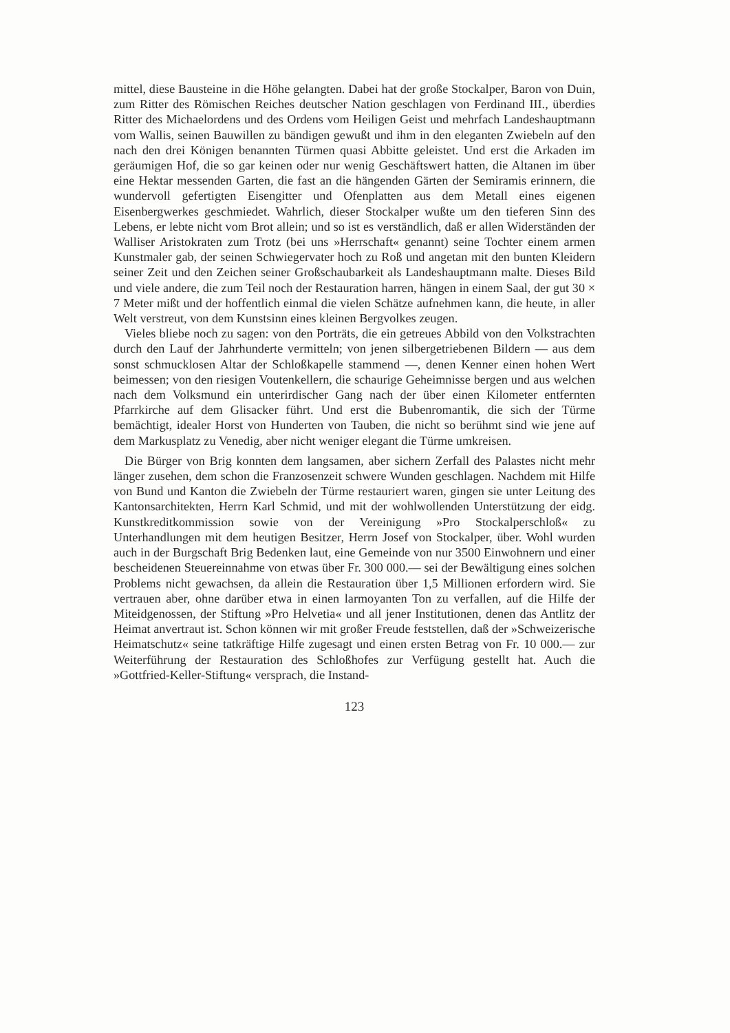mittel, diese Bausteine in die Höhe gelangten. Dabei hat der große Stockalper, Baron von Duin, zum Ritter des Römischen Reiches deutscher Nation geschlagen von Ferdinand III., überdies Ritter des Michaelordens und des Ordens vom Heiligen Geist und mehrfach Landeshauptmann vom Wallis, seinen Bauwillen zu bändigen gewußt und ihm in den eleganten Zwiebeln auf den nach den drei Königen benannten Türmen quasi Abbitte geleistet. Und erst die Arkaden im geräumigen Hof, die so gar keinen oder nur wenig Geschäftswert hatten, die Altanen im über eine Hektar messenden Garten, die fast an die hängenden Gärten der Semiramis erinnern, die wundervoll gefertigten Eisengitter und Ofenplatten aus dem Metall eines eigenen Eisenbergwerkes geschmiedet. Wahrlich, dieser Stockalper wußte um den tieferen Sinn des Lebens, er lebte nicht vom Brot allein; und so ist es verständlich, daß er allen Widerständen der Walliser Aristokraten zum Trotz (bei uns »Herrschaft« genannt) seine Tochter einem armen Kunstmaler gab, der seinen Schwiegervater hoch zu Roß und angetan mit den bunten Kleidern seiner Zeit und den Zeichen seiner Großschaubarkeit als Landeshauptmann malte. Dieses Bild und viele andere, die zum Teil noch der Restauration harren, hängen in einem Saal, der gut 30 × 7 Meter mißt und der hoffentlich einmal die vielen Schätze aufnehmen kann, die heute, in aller Welt verstreut, von dem Kunstsinn eines kleinen Bergvolkes zeugen.
Vieles bliebe noch zu sagen: von den Porträts, die ein getreues Abbild von den Volkstrachten durch den Lauf der Jahrhunderte vermitteln; von jenen silbergetriebenen Bildern — aus dem sonst schmucklosen Altar der Schloßkapelle stammend —, denen Kenner einen hohen Wert beimessen; von den riesigen Voutenkellern, die schaurige Geheimnisse bergen und aus welchen nach dem Volksmund ein unterirdischer Gang nach der über einen Kilometer entfernten Pfarrkirche auf dem Glisacker führt. Und erst die Bubenromantik, die sich der Türme bemächtigt, idealer Horst von Hunderten von Tauben, die nicht so berühmt sind wie jene auf dem Markusplatz zu Venedig, aber nicht weniger elegant die Türme umkreisen.
Die Bürger von Brig konnten dem langsamen, aber sichern Zerfall des Palastes nicht mehr länger zusehen, dem schon die Franzosenzeit schwere Wunden geschlagen. Nachdem mit Hilfe von Bund und Kanton die Zwiebeln der Türme restauriert waren, gingen sie unter Leitung des Kantonsarchitekten, Herrn Karl Schmid, und mit der wohlwollenden Unterstützung der eidg. Kunstkreditkommission sowie von der Vereinigung »Pro Stockalperschloß« zu Unterhandlungen mit dem heutigen Besitzer, Herrn Josef von Stockalper, über. Wohl wurden auch in der Burgschaft Brig Bedenken laut, eine Gemeinde von nur 3500 Einwohnern und einer bescheidenen Steuereinnahme von etwas über Fr. 300 000.— sei der Bewältigung eines solchen Problems nicht gewachsen, da allein die Restauration über 1,5 Millionen erfordern wird. Sie vertrauen aber, ohne darüber etwa in einen larmoyanten Ton zu verfallen, auf die Hilfe der Miteidgenossen, der Stiftung »Pro Helvetia« und all jener Institutionen, denen das Antlitz der Heimat anvertraut ist. Schon können wir mit großer Freude feststellen, daß der »Schweizerische Heimatschutz« seine tatkräftige Hilfe zugesagt und einen ersten Betrag von Fr. 10 000.— zur Weiterführung der Restauration des Schloßhofes zur Verfügung gestellt hat. Auch die »Gottfried-Keller-Stiftung« versprach, die Instand-
123